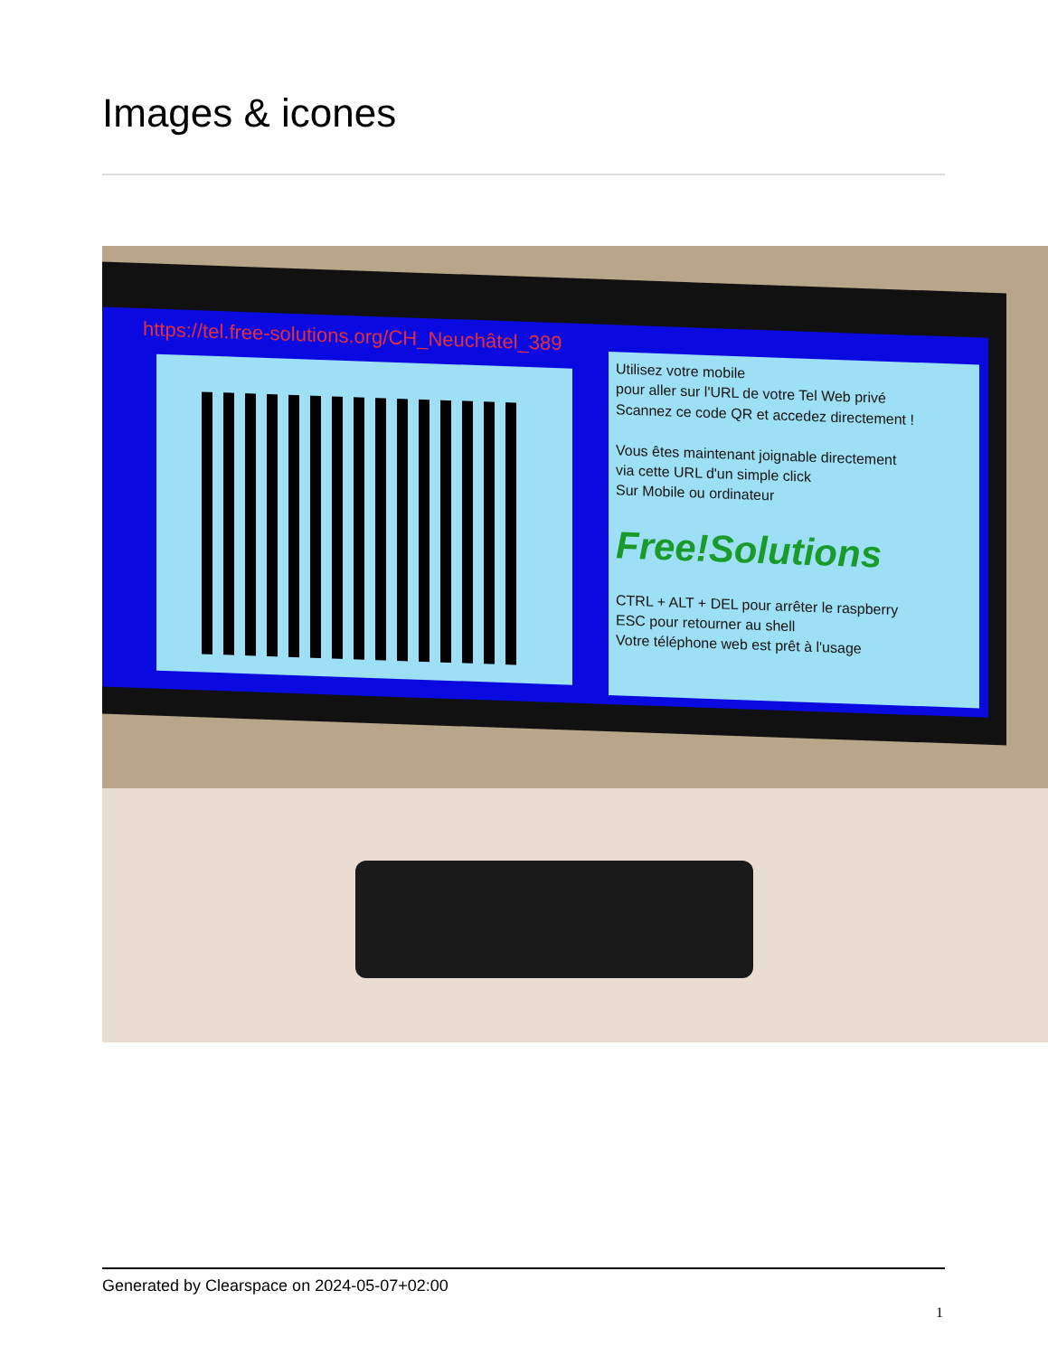Images & icones
https://tel.free-solutions.org/CH_Neuchâtel_389
Utilisez votre mobile
pour aller sur l'URL de votre Tel Web privé
Scannez ce code QR et accedez directement !
Vous êtes maintenant joignable directement
via cette URL d'un simple click
Sur Mobile ou ordinateur
Free!Solutions
CTRL + ALT + DEL pour arrêter le raspberry
ESC pour retourner au shell
Votre téléphone web est prêt à l'usage
Generated by Clearspace on 2024-05-07+02:00
1